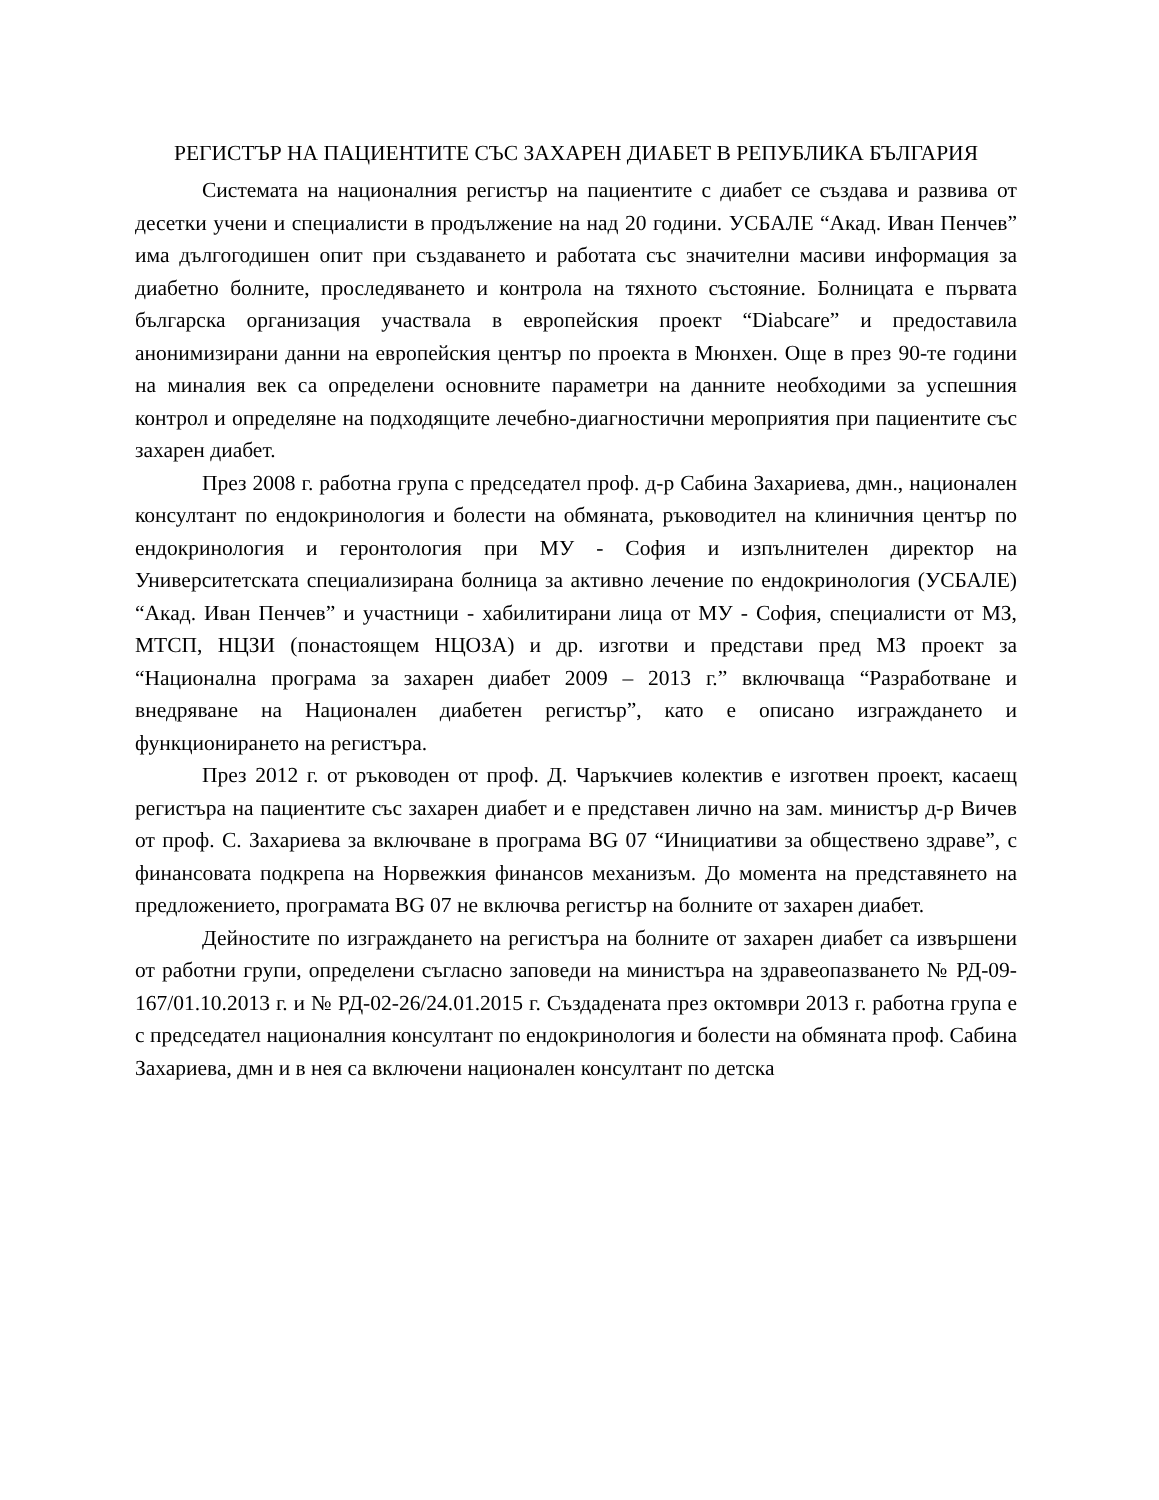РЕГИСТЪР НА ПАЦИЕНТИТЕ СЪС ЗАХАРЕН ДИАБЕТ В РЕПУБЛИКА БЪЛГАРИЯ
Системата на националния регистър на пациентите с диабет се създава и развива от десетки учени и специалисти в продължение на над 20 години. УСБАЛЕ “Акад. Иван Пенчев” има дългогодишен опит при създаването и работата със значителни масиви информация за диабетно болните, проследяването и контрола на тяхното състояние. Болницата е първата българска организация участвала в европейския проект “Diabcare” и предоставила анонимизирани данни на европейския център по проекта в Мюнхен. Още в през 90-те години на миналия век са определени основните параметри на данните необходими за успешния контрол и определяне на подходящите лечебно-диагностични мероприятия при пациентите със захарен диабет.
През 2008 г. работна група с председател проф. д-р Сабина Захариева, дмн., национален консултант по ендокринология и болести на обмяната, ръководител на клиничния център по ендокринология и геронтология при МУ - София и изпълнителен директор на Университетската специализирана болница за активно лечение по ендокринология (УСБАЛЕ) “Акад. Иван Пенчев” и участници - хабилитирани лица от МУ - София, специалисти от МЗ, МТСП, НЦЗИ (понастоящем НЦОЗА) и др. изготви и представи пред МЗ проект за “Национална програма за захарен диабет 2009 – 2013 г.” включваща “Разработване и внедряване на Национален диабетен регистър”, като е описано изграждането и функционирането на регистъра.
През 2012 г. от ръководен от проф. Д. Чаръкчиев колектив е изготвен проект, касаещ регистъра на пациентите със захарен диабет и е представен лично на зам. министър д-р Вичев от проф. С. Захариева за включване в програма BG 07 “Инициативи за обществено здраве”, с финансовата подкрепа на Норвежкия финансов механизъм. До момента на представянето на предложението, програмата BG 07 не включва регистър на болните от захарен диабет.
Дейностите по изграждането на регистъра на болните от захарен диабет са извършени от работни групи, определени съгласно заповеди на министъра на здравеопазването № РД-09-167/01.10.2013 г. и № РД-02-26/24.01.2015 г. Създадената през октомври 2013 г. работна група е с председател националния консултант по ендокринология и болести на обмяната проф. Сабина Захариева, дмн и в нея са включени национален консултант по детска